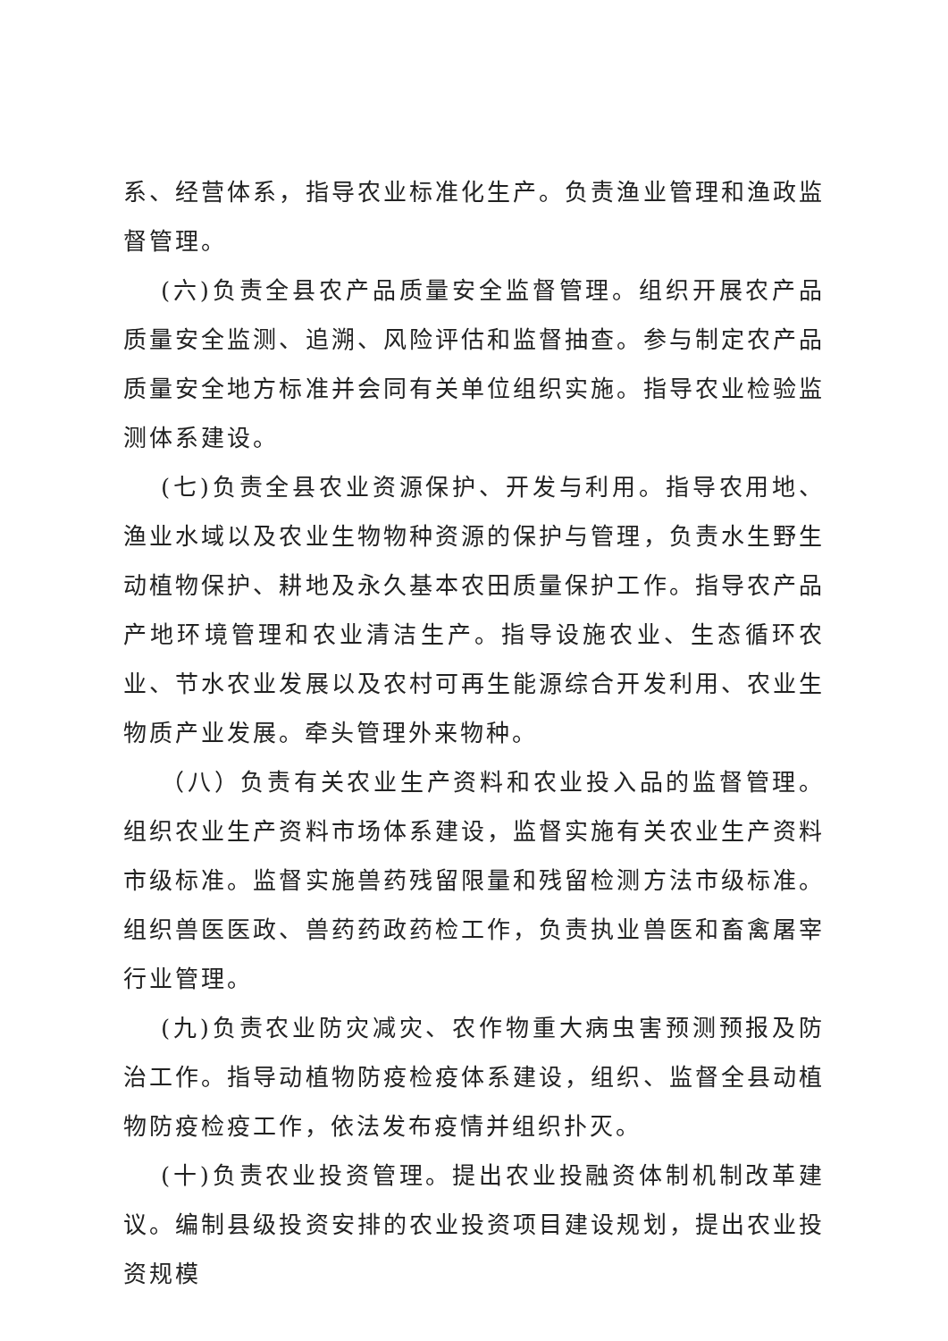系、经营体系，指导农业标准化生产。负责渔业管理和渔政监督管理。
(六)负责全县农产品质量安全监督管理。组织开展农产品质量安全监测、追溯、风险评估和监督抽查。参与制定农产品质量安全地方标准并会同有关单位组织实施。指导农业检验监测体系建设。
(七)负责全县农业资源保护、开发与利用。指导农用地、渔业水域以及农业生物物种资源的保护与管理，负责水生野生动植物保护、耕地及永久基本农田质量保护工作。指导农产品产地环境管理和农业清洁生产。指导设施农业、生态循环农业、节水农业发展以及农村可再生能源综合开发利用、农业生物质产业发展。牵头管理外来物种。
（八）负责有关农业生产资料和农业投入品的监督管理。组织农业生产资料市场体系建设，监督实施有关农业生产资料市级标准。监督实施兽药残留限量和残留检测方法市级标准。组织兽医医政、兽药药政药检工作，负责执业兽医和畜禽屠宰行业管理。
(九)负责农业防灾减灾、农作物重大病虫害预测预报及防治工作。指导动植物防疫检疫体系建设，组织、监督全县动植物防疫检疫工作，依法发布疫情并组织扑灭。
(十)负责农业投资管理。提出农业投融资体制机制改革建议。编制县级投资安排的农业投资项目建设规划，提出农业投资规模